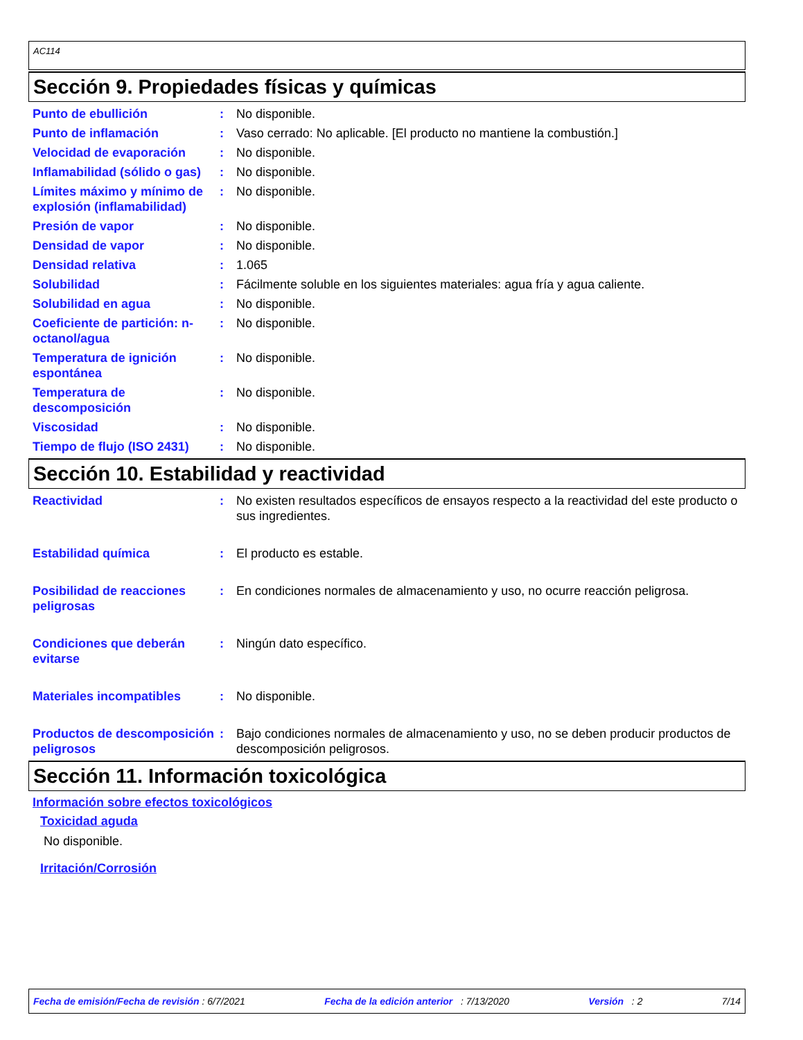AC114
Sección 9. Propiedades físicas y químicas
Punto de ebullición : No disponible.
Punto de inflamación : Vaso cerrado: No aplicable. [El producto no mantiene la combustión.]
Velocidad de evaporación : No disponible.
Inflamabilidad (sólido o gas)
: No disponible.
Límites máximo y mínimo de explosión (inflamabilidad)
: No disponible.
Presión de vapor : No disponible.
Densidad de vapor : No disponible.
Densidad relativa : 1.065
Solubilidad : Fácilmente soluble en los siguientes materiales: agua fría y agua caliente.
Solubilidad en agua : No disponible.
Coeficiente de partición: n-octanol/agua
: No disponible.
Temperatura de ignición espontánea
: No disponible.
Temperatura de descomposición
: No disponible.
Viscosidad : No disponible.
Tiempo de flujo (ISO 2431)
: No disponible.
Sección 10. Estabilidad y reactividad
Reactividad : No existen resultados específicos de ensayos respecto a la reactividad del este producto o sus ingredientes.
Estabilidad química : El producto es estable.
Posibilidad de reacciones peligrosas
: En condiciones normales de almacenamiento y uso, no ocurre reacción peligrosa.
Condiciones que deberán evitarse
: Ningún dato específico.
Materiales incompatibles : No disponible.
Productos de descomposición peligrosos
: Bajo condiciones normales de almacenamiento y uso, no se deben producir productos de descomposición peligrosos.
Sección 11. Información toxicológica
Información sobre efectos toxicológicos
Toxicidad aguda
No disponible.
Irritación/Corrosión
Fecha de emisión/Fecha de revisión : 6/7/2021 Fecha de la edición anterior : 7/13/2020 Versión : 2 7/14